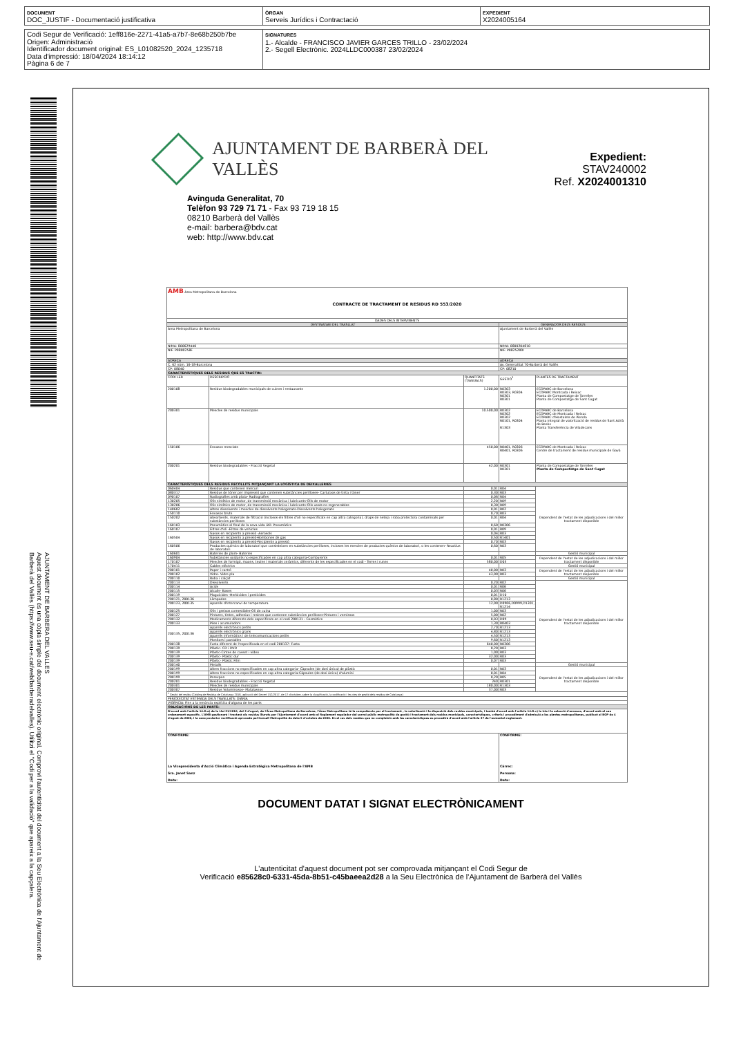DOCUMENT
DOC_JUSTIF - Documentació justificativa
ÒRGAN
Serveis Jurídics i Contractació
EXPEDIENT
X2024005164
Codi Segur de Verificació: 1eff816e-2271-41a5-a7b7-8e68b250b7be
Origen: Administració
Identificador document original: ES_L01082520_2024_1235718
Data d'impressió: 18/04/2024 18:14:12
Pàgina 6 de 7
SIGNATURES
1.- Alcalde - FRANCISCO JAVIER GARCES TRILLO - 23/02/2024
2.- Segell Electrònic. 2024LLDC000387 23/02/2024
AJUNTAMENT DE BARBERA DEL VALLES
Aquest document és una còpia simple del document electrònic original. Comprovi l'autenticitat del document a la Seu Electrònica de l'Ajuntament de Barberà del Vallès (https://www.seu-e.cat/web/barberadelvalles). Utilitzi el "Codi per a la validació" que apareix a la capçalera.
AJUNTAMENT DE BARBERÀ DEL VALLÈS
Expedient: STAV240002
Ref. X2024001310
Avinguda Generalitat, 70
Telèfon 93 729 71 71 - Fax 93 719 18 15
08210 Barberà del Vallès
e-mail: barbera@bdv.cat
web: http://www.bdv.cat
| AMB Àrea Metropolitana de Barcelona CONTRACTE DE TRACTAMENT DE RESIDUS RD 553/2020 | | | | |
| DADES DELS INTERVINENTS | | | | |
| DESTINATARI DEL TRASLLAT | | | GENERADOR DELS RESIDUS | |
| Àrea Metropolitana de Barcelona | | | Ajuntament de Barberà del Vallès | |
| NIMA: 800629440 | | | NIMA: 0800204810 | |
| NIF: P0800258F | | | NIF: P0825200I | |
| ADREÇA | | | ADREÇA | |
| C. 62 núm. 16-18-Barcelona | | | Av. Generalitat 70-Barberà del Vallès | |
| CP: 08040 | | | CP: 08210 | |
| CARACTERÍSTIQUES DELS RESIDUS QUE ES TRACTIN: | | | | |
| CODI LER | DESCRIPCIÓ | QUANTITATS (T/ANUALS) | GESTIÓ<sup>1</sup> | PLANTES DE TRACTAMENT |
| 200108 | Residus biodegradables municipals de cuines i restaurants | 1.200,00 | R0303 R0303, R0304 R0301 R0301 | ECOPARC de Barcelona ECOPARC Montcada i Reixac Planta de Compostatge de Torrelles Planta de Compostatge de Sant Cugat |
| 200301 | Mescles de residus municipals | 10.500,00 | R0302 R0302 R0302 R0101, R0304 R1303 | ECOPARC de Barcelona ECOPARC de Montcada i Reixac ECOPARC d'Hostalets de Pierola Planta Integral de valorització de residus de Sant Adrià de Besòs Planta Transferència de Viladecans |
| 150106 | Envasos mesclats | 450,00 | R0401, R0306 R0401, R0306 | ECOPARC de Montcada i Reixac Centre de tractament de residus municipals de Gavà |
| 200201 | Residus biodegradables - Fracció Vegetal | 42,00 | R0301 R0301 | Planta de Compostatge de Torrelles Planta de Compostatge de Sant Cugat |
| CARACTERÍSTIQUES DELS RESIDUS RECOLLITS MITJANÇANT LA LOGÍSTICA DE DEIXALLERIES | | | | |
| 060404 | Residus que contenen mercuri | 0,01 | R04 | Dependent de l'estat de les adjudicacions i del millor tractament disponible |
| 080317 | Residus de tòner per impressió que contenen substàncies perilloses- Cartutxos de tinta i tòner | 0,30 | R03 | |
| 090107 | Radiografies amb plata- Radiografies | 0,06 | R04 | |
| 130205 | Olis sintètics de motor, de transmissió mecànica i lubricants-Olis de motor | 2,20 | R09 | |
| 130206 | Olis sintètics de motor, de transmissió mecànica i lubricants-Olis usats no regenerables | 0,30 | R09 | |
| 140602 | Altres dissolvents i mescles de dissolvents halogenats-Dissolvents halogenats | 0,01 | R02 | |
| 150110 | Envasos bruts | 0,70 | R03 | |
| 150202 | Absorbents, materials de filtració (inclosos els filtres d'oli no especificats en cap altra categoria), draps de neteja i roba protectora contaminats per substàncies perilloses | 0,01 | R04 | |
| 160103 | Pneumàtics al final de la seva vida útil- Pneumàtics | 0,60 | R0306 | |
| 160107 | Filtres d'oli -Filtres de vehicles | 0,01 | R09 | |
| 160504 | Gasos en recipients a pressió -Aerosols | 0,04 | R03 | |
| | Gasos en recipients a pressió-Bombones de gas | 0,50 | R1401 | |
| | Gasos en recipients a pressió-Recipients a pressió | 0,70 | R03 | |
| 160506 | Productes químics de laboratori que consisteixen en substàncies perilloses, incloses les mescles de productes químics de laboratori, o les contenen- Reactius de laboratori | 0,60 | R03 | |
| 160601 | Bateries de plom- Bateries | | | Gestió municipal |
| 160904 | Substàncies oxidants no especificades en cap altra categoria-Comburents | 0,01 | R05 | Dependent de l'estat de les adjudicacions i del millor tractament disponible |
| 170107 | Mescles de formigó, maons, teules i materials ceràmics, diferents de les especificades en el codi - Terres i runes | 580,00 | D05 | |
| 170411 | Cables elèctrics | | | Gestió municipal |
| 200101 | Paper i cartró | 40,00 | R03 | Dependent de l'estat de les adjudicacions i del millor tractament disponible |
| 200102 | Vidre- Vidre pla | 43,00 | R03 | |
| 200110 | Roba i calçat | | | Gestió municipal |
| 200113 | Dissolvents | 0,20 | R02 | Dependent de l'estat de les adjudicacions i del millor tractament disponible |
| 200114 | Àcids | 0,01 | R06 | |
| 200115 | Àlcalis- Bases | 0,03 | R06 | |
| 200119 | Plaguicides -Herbicides i pesticides | 0,01 | D10 | |
| 200121, 200136 | Làmpades | 0,80 | R1213 | |
| 200123, 200135 | Aparells d'intercanvi de temperatura | 12,00 | D0906,D0999,D1301, R1214 | |
| 200125 | Olis i greixos comestibles-Oli de cuina | 1,00 | R03 | |
| 200127 | Pintures, tintes, adhesius i resines que contenen substàncies perilloses-Pintures i vernissos | 5,00 | R02 | |
| 200132 | Medicaments diferents dels especificats en el codi 200131 - Cosmètics | 0,03 | D09 | |
| 200133 | Piles i acumuladors | 1,30 | R0403 | |
| 200135, 200136 | Aparells electrònics petits | 2,70 | R1213 | |
| | Aparells electrònics grans | 4,80 | R1213 | |
| | Aparells informàtics i de telecomunicacions petits | 4,50 | R1213 | |
| | Monitors i pantalles | 9,60 | R1213 | |
| 200138 | Fusta diferent de l'especificada en el codi 200137- Fusta | 640,00 | R0306 | |
| 200139 | Plàstic- CD i DVD | 0,20 | R03 | |
| 200139 | Plàstic-Cintes de casset i vídeo | 1,00 | R03 | |
| 200139 | Plàstic- Plàstic dur | 32,00 | R03 | |
| 200139 | Plàstic- Plàstic Film | 0,07 | R03 | |
| 200140 | Metalls | | | Gestió municipal |
| 200199 | Altres fraccions no especificades en cap altra categoria- Càpsules (de dosi única) de plàstic | 0,01 | R03 | Dependent de l'estat de les adjudicacions i del millor tractament disponible |
| 200199 | Altres fraccions no especificades en cap altra categoria-Càpsules (de dosi única) d'alumini | 0,01 | R04 | |
| 200199 | Porexpan | 0,20 | R05 | |
| 200201 | Residus biodegradables - Fracció Vegetal | 240 | R0301 | |
| 200301 | Mescles de residus municipals | 180,00 | R1303 | |
| 200307 | Residus Voluminosos- Matalassos | 37,00 | R03 | |
| <sup>1</sup> Gestió del residu (Catàleg de Residus de Catalunya 2018, aplicació del Decret 152/2017, de 17 d'octubre, sobre la classificació, la codificació i les vies de gestió dels residus de Catalunya) | | | | |
| PERIODICITAT ESTIMADA DELS TRASLLATS: DIÀRIA | | | | |
| VIGÈNCIA: Fins a la renúncia explícita d'alguna de les parts | | | | |
| OBLIGACIONS DE LES PARTS: | | | | |
| D'acord amb l'article 14.D.a) de la Llei 31/2010, del 3 d'agost, de l'Àrea Metropolitana de Barcelona, l'Àrea Metropolitana té la competència per al tractament , la valorització i la disposició dels residus municipals, i també d'acord amb l'article 14.D.c) la tria i la selecció d'envasos, d'acord amb el seu ordenament específic. L'AMB gestionarà i tractarà els residus lliurats per l'Ajuntament d'acord amb el Reglament regulador del servei públic metropolità de gestió i tractament dels residus municipals, característiques, criteris i procediment d'admissió a les plantes metropolitanes, publicat al BOP de 4 d'agost de 2006, i la seva posterior rectificació aprovada pel Consell Metropolità de data 5 d'octubre de 2006. En el cas dels residus que no compleixin amb les característiques es procedirà d'acord amb l'article 37 de l'esmentat reglament. | | | | |
| CONFORME: La Vicepresidenta d'Acció Climàtica i Agenda Estratègica Metropolitana de l'AMB Sra. Janet Sanz Data: | | | CONFORME: Càrrec: Persona: Data: | |
DOCUMENT DATAT I SIGNAT ELECTRÒNICAMENT
L'autenticitat d'aquest document pot ser comprovada mitjançant el Codi Segur de
Verificació e85628c0-6331-45da-8b51-c45baeea2d28 a la Seu Electrònica de l'Ajuntament de Barberà del Vallès